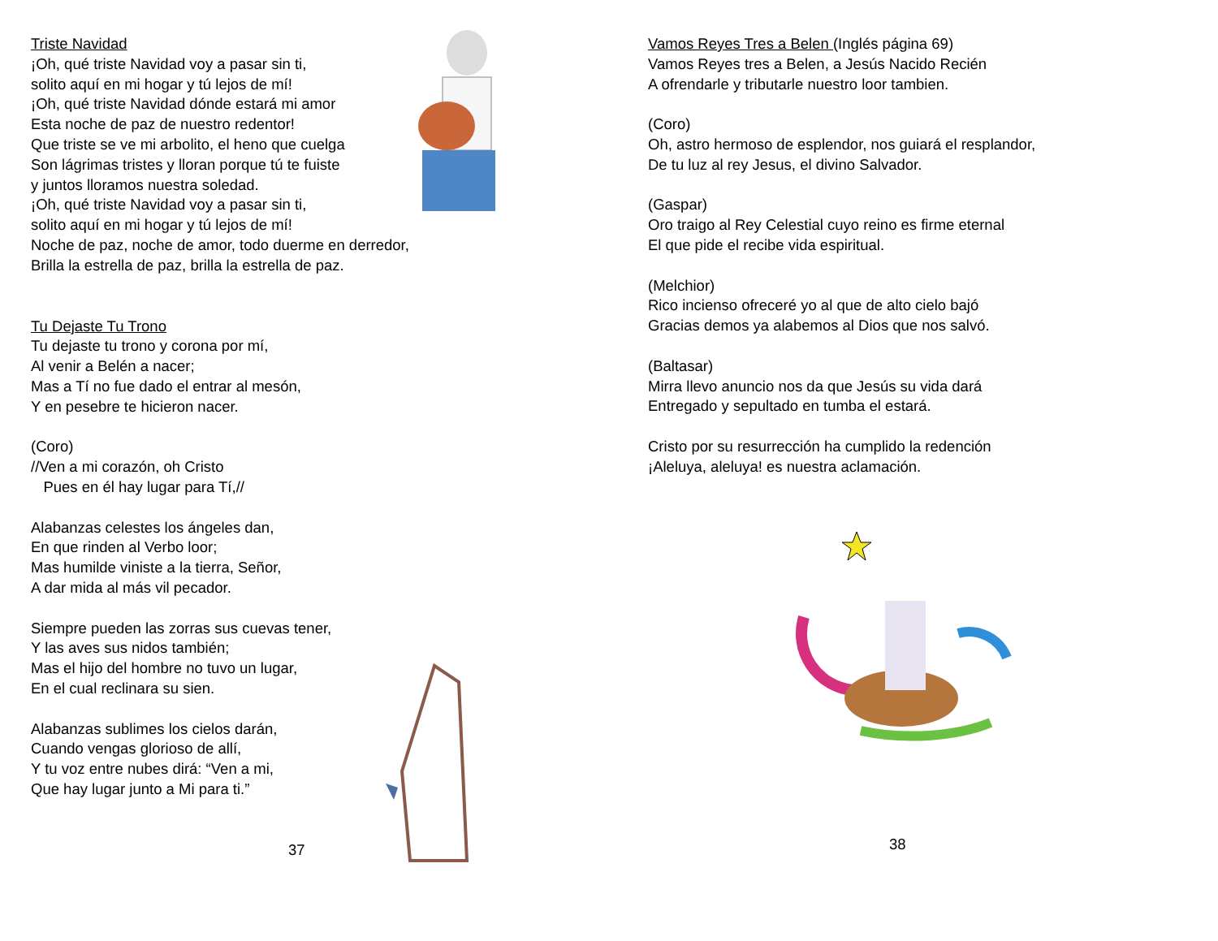Triste Navidad
¡Oh, qué triste Navidad voy a pasar sin ti,
solito aquí en mi hogar y tú lejos de mí!
¡Oh, qué triste Navidad dónde estará mi amor
Esta noche de paz de nuestro redentor!
Que triste se ve mi arbolito, el heno que cuelga
Son lágrimas tristes y lloran porque tú te fuiste
y juntos lloramos nuestra soledad.
¡Oh, qué triste Navidad voy a pasar sin ti,
solito aquí en mi hogar y tú lejos de mí!
Noche de paz, noche de amor, todo duerme en derredor,
Brilla la estrella de paz, brilla la estrella de paz.
Tu Dejaste Tu Trono
Tu dejaste tu trono y corona por mí,
Al venir a Belén a nacer;
Mas a Tí no fue dado el entrar al mesón,
Y en pesebre te hicieron nacer.
(Coro)
//Ven a mi corazón, oh Cristo
Pues en él hay lugar para Tí,//
Alabanzas celestes los ángeles dan,
En que rinden al Verbo loor;
Mas humilde viniste a la tierra, Señor,
A dar mida al más vil pecador.
Siempre pueden las zorras sus cuevas tener,
Y las aves sus nidos también;
Mas el hijo del hombre no tuvo un lugar,
En el cual reclinara su sien.
Alabanzas sublimes los cielos darán,
Cuando vengas glorioso de allí,
Y tu voz entre nubes dirá: “Ven a mi,
Que hay lugar junto a Mi para ti.”
37
Vamos Reyes Tres a Belen (Inglés página 69)
Vamos Reyes tres a Belen, a Jesús Nacido Recién
A ofrendarle y tributarle nuestro loor tambien.
(Coro)
Oh, astro hermoso de esplendor, nos guiará el resplandor,
De tu luz al rey Jesus, el divino Salvador.
(Gaspar)
Oro traigo al Rey Celestial cuyo reino es firme eternal
El que pide el recibe vida espiritual.
(Melchior)
Rico incienso ofreceré yo al que de alto cielo bajó
Gracias demos ya alabemos al Dios que nos salvó.
(Baltasar)
Mirra llevo anuncio nos da que Jesús su vida dará
Entregado y sepultado en tumba el estará.
Cristo por su resurrección ha cumplido la redención
¡Aleluya, aleluya! es nuestra aclamación.
38